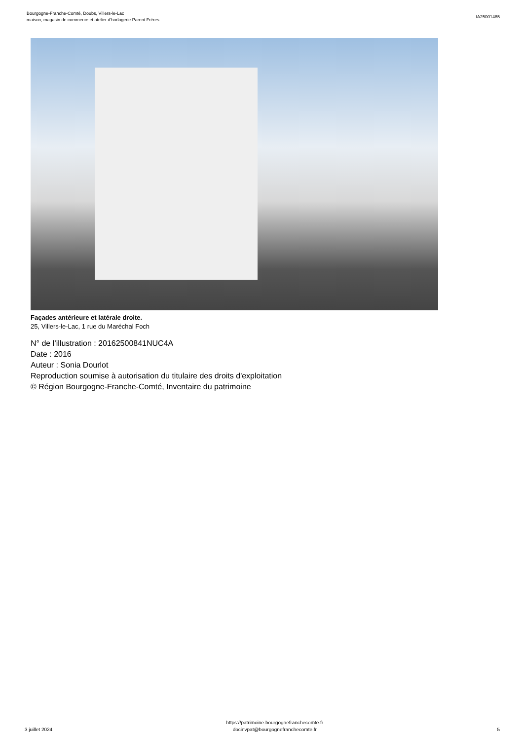Bourgogne-Franche-Comté, Doubs, Villers-le-Lac
maison, magasin de commerce et atelier d'horlogerie Parent Frères
IA25001485
Façades antérieure et latérale droite.
25, Villers-le-Lac, 1 rue du Maréchal Foch
N° de l’illustration : 20162500841NUC4A
Date : 2016
Auteur : Sonia Dourlot
Reproduction soumise à autorisation du titulaire des droits d'exploitation
© Région Bourgogne-Franche-Comté, Inventaire du patrimoine
3 juillet 2024
https://patrimoine.bourgognefranchecomte.fr
docinvpat@bourgognefranchecomte.fr
5